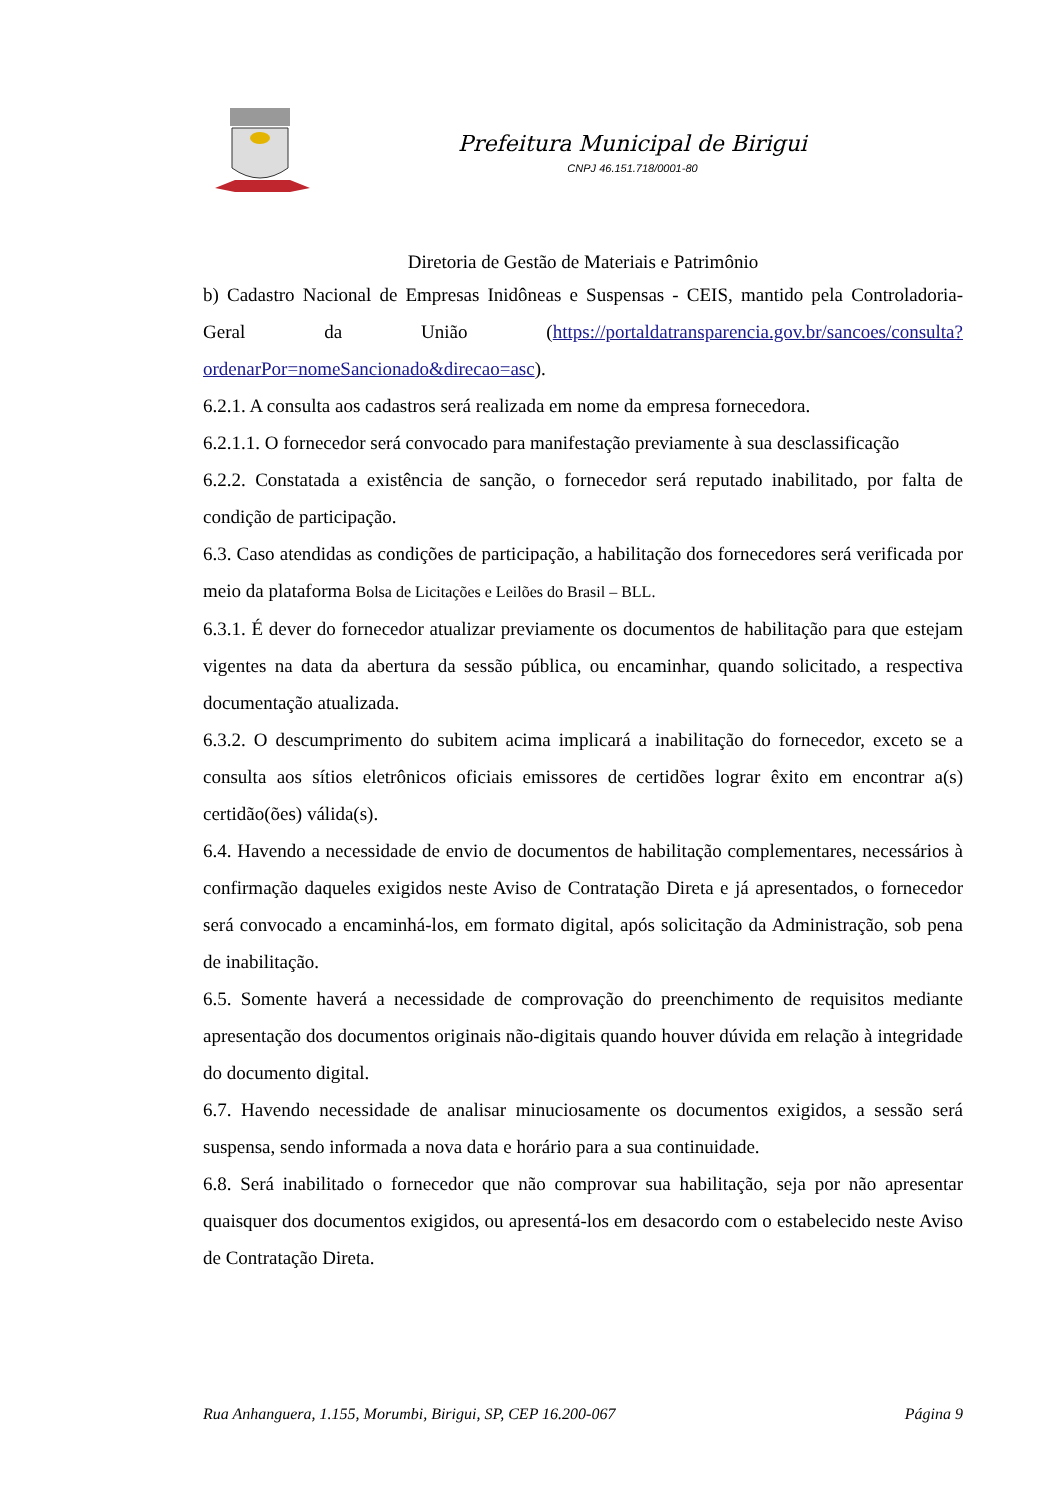Prefeitura Municipal de Birigui
CNPJ 46.151.718/0001-80
Diretoria de Gestão de Materiais e Patrimônio
b) Cadastro Nacional de Empresas Inidôneas e Suspensas - CEIS, mantido pela Controladoria-Geral da União (https://portaldatransparencia.gov.br/sancoes/consulta?ordenarPor=nomeSancionado&direcao=asc).
6.2.1. A consulta aos cadastros será realizada em nome da empresa fornecedora.
6.2.1.1. O fornecedor será convocado para manifestação previamente à sua desclassificação
6.2.2. Constatada a existência de sanção, o fornecedor será reputado inabilitado, por falta de condição de participação.
6.3. Caso atendidas as condições de participação, a habilitação dos fornecedores será verificada por meio da plataforma Bolsa de Licitações e Leilões do Brasil – BLL.
6.3.1. É dever do fornecedor atualizar previamente os documentos de habilitação para que estejam vigentes na data da abertura da sessão pública, ou encaminhar, quando solicitado, a respectiva documentação atualizada.
6.3.2. O descumprimento do subitem acima implicará a inabilitação do fornecedor, exceto se a consulta aos sítios eletrônicos oficiais emissores de certidões lograr êxito em encontrar a(s) certidão(ões) válida(s).
6.4. Havendo a necessidade de envio de documentos de habilitação complementares, necessários à confirmação daqueles exigidos neste Aviso de Contratação Direta e já apresentados, o fornecedor será convocado a encaminhá-los, em formato digital, após solicitação da Administração, sob pena de inabilitação.
6.5. Somente haverá a necessidade de comprovação do preenchimento de requisitos mediante apresentação dos documentos originais não-digitais quando houver dúvida em relação à integridade do documento digital.
6.7. Havendo necessidade de analisar minuciosamente os documentos exigidos, a sessão será suspensa, sendo informada a nova data e horário para a sua continuidade.
6.8. Será inabilitado o fornecedor que não comprovar sua habilitação, seja por não apresentar quaisquer dos documentos exigidos, ou apresentá-los em desacordo com o estabelecido neste Aviso de Contratação Direta.
Rua Anhanguera, 1.155, Morumbi, Birigui, SP, CEP 16.200-067 Página 9